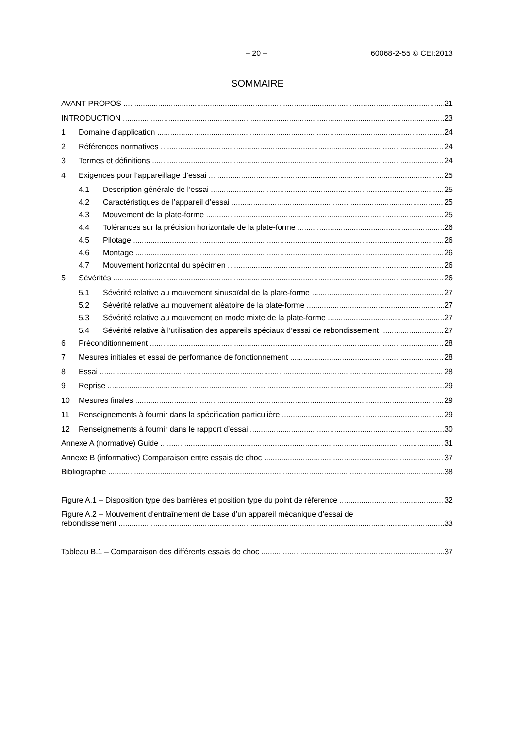– 20 – 60068-2-55 © CEI:2013
SOMMAIRE
AVANT-PROPOS 21
INTRODUCTION 23
1 Domaine d’application 24
2 Références normatives 24
3 Termes et définitions 24
4 Exigences pour l’appareillage d’essai 25
4.1 Description générale de l’essai 25
4.2 Caractéristiques de l’appareil d’essai 25
4.3 Mouvement de la plate-forme 25
4.4 Tolérances sur la précision horizontale de la plate-forme 26
4.5 Pilotage 26
4.6 Montage 26
4.7 Mouvement horizontal du spécimen 26
5 Sévérités 26
5.1 Sévérité relative au mouvement sinusoïdal de la plate-forme 27
5.2 Sévérité relative au mouvement aléatoire de la plate-forme 27
5.3 Sévérité relative au mouvement en mode mixte de la plate-forme 27
5.4 Sévérité relative à l’utilisation des appareils spéciaux d’essai de rebondissement 27
6 Préconditionnement 28
7 Mesures initiales et essai de performance de fonctionnement 28
8 Essai 28
9 Reprise 29
10 Mesures finales 29
11 Renseignements à fournir dans la spécification particulière 29
12 Renseignements à fournir dans le rapport d’essai 30
Annexe A (normative) Guide 31
Annexe B (informative) Comparaison entre essais de choc 37
Bibliographie 38
Figure A.1 – Disposition type des barrières et position type du point de référence 32
Figure A.2 – Mouvement d'entraînement de base d’un appareil mécanique d’essai de
rebondissement 33
Tableau B.1 – Comparaison des différents essais de choc 37